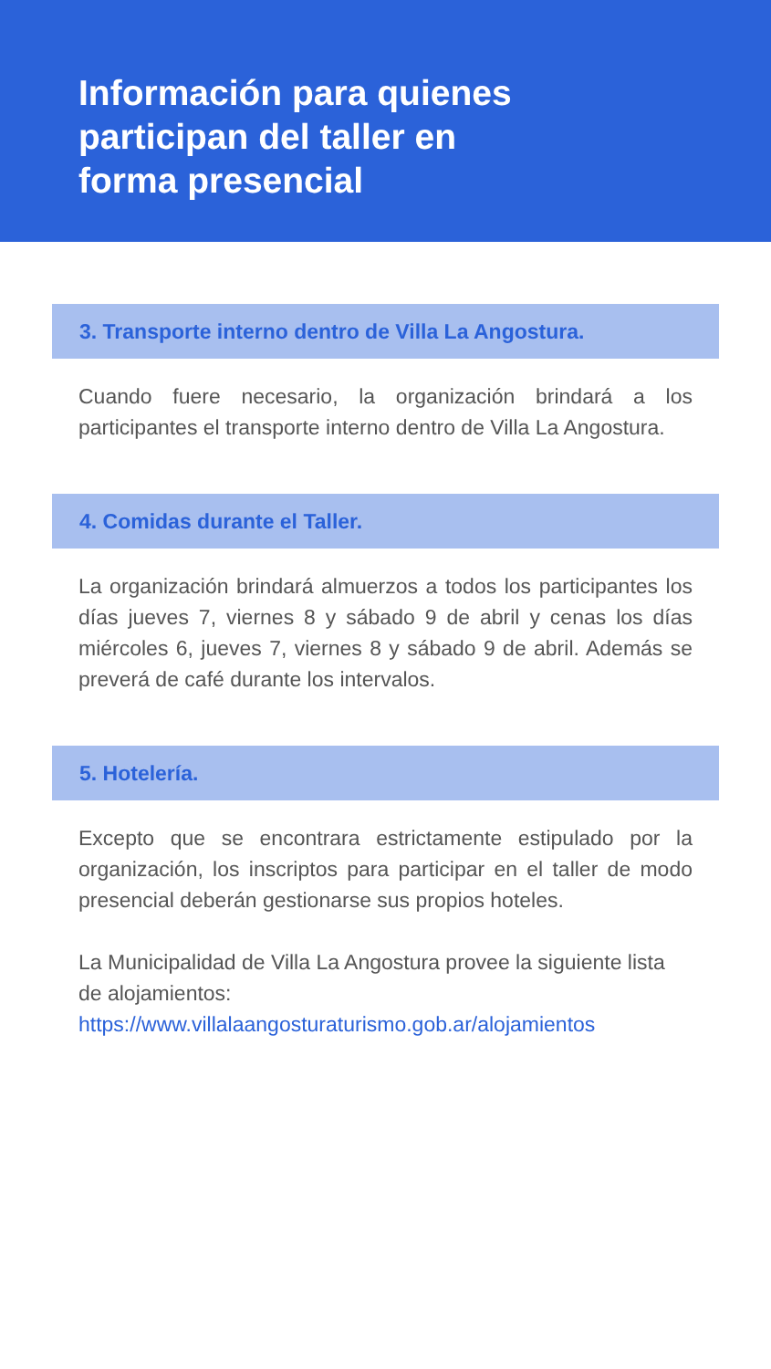Información para quienes
participan del taller en
forma presencial
3. Transporte interno dentro de Villa La Angostura.
Cuando fuere necesario, la organización brindará a los participantes el transporte interno dentro de Villa La Angostura.
4. Comidas durante el Taller.
La organización brindará almuerzos a todos los participantes los días jueves 7, viernes 8 y sábado 9 de abril y cenas los días miércoles 6, jueves 7, viernes 8 y sábado 9 de abril. Además se preverá de café durante los intervalos.
5. Hotelería.
Excepto que se encontrara estrictamente estipulado por la organización, los inscriptos para participar en el taller de modo presencial deberán gestionarse sus propios hoteles.
La Municipalidad de Villa La Angostura provee la siguiente lista de alojamientos:
https://www.villalaangosturaturismo.gob.ar/alojamientos